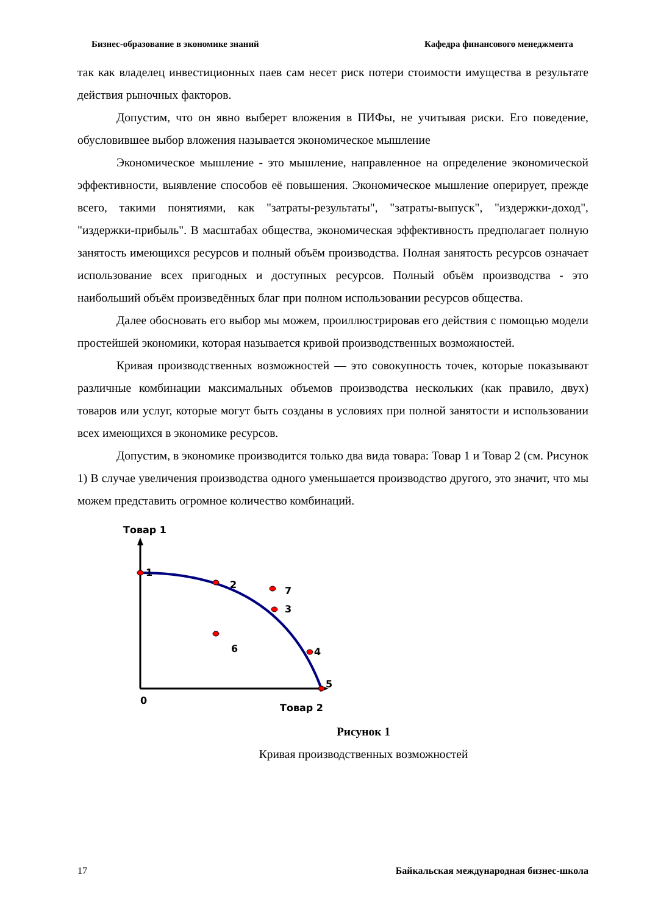Бизнес-образование в экономике знаний Кафедра финансового менеджмента
так как владелец инвестиционных паев сам несет риск потери стоимости имущества в результате действия рыночных факторов.
Допустим, что он явно выберет вложения в ПИФы, не учитывая риски. Его поведение, обусловившее выбор вложения называется экономическое мышление
Экономическое мышление - это мышление, направленное на определение экономической эффективности, выявление способов её повышения. Экономическое мышление оперирует, прежде всего, такими понятиями, как "затраты-результаты", "затраты-выпуск", "издержки-доход", "издержки-прибыль". В масштабах общества, экономическая эффективность предполагает полную занятость имеющихся ресурсов и полный объём производства. Полная занятость ресурсов означает использование всех пригодных и доступных ресурсов. Полный объём производства - это наибольший объём произведённых благ при полном использовании ресурсов общества.
Далее обосновать его выбор мы можем, проиллюстрировав его действия с помощью модели простейшей экономики, которая называется кривой производственных возможностей.
Кривая производственных возможностей — это совокупность точек, которые показывают различные комбинации максимальных объемов производства нескольких (как правило, двух) товаров или услуг, которые могут быть созданы в условиях при полной занятости и использовании всех имеющихся в экономике ресурсов.
Допустим, в экономике производится только два вида товара: Товар 1 и Товар 2 (см. Рисунок 1) В случае увеличения производства одного уменьшается производство другого, это значит, что мы можем представить огромное количество комбинаций.
Товар 1
1
2
3
4
5
6
7
0
Товар 2
Рисунок 1
Кривая производственных возможностей
17 Байкальская международная бизнес-школа